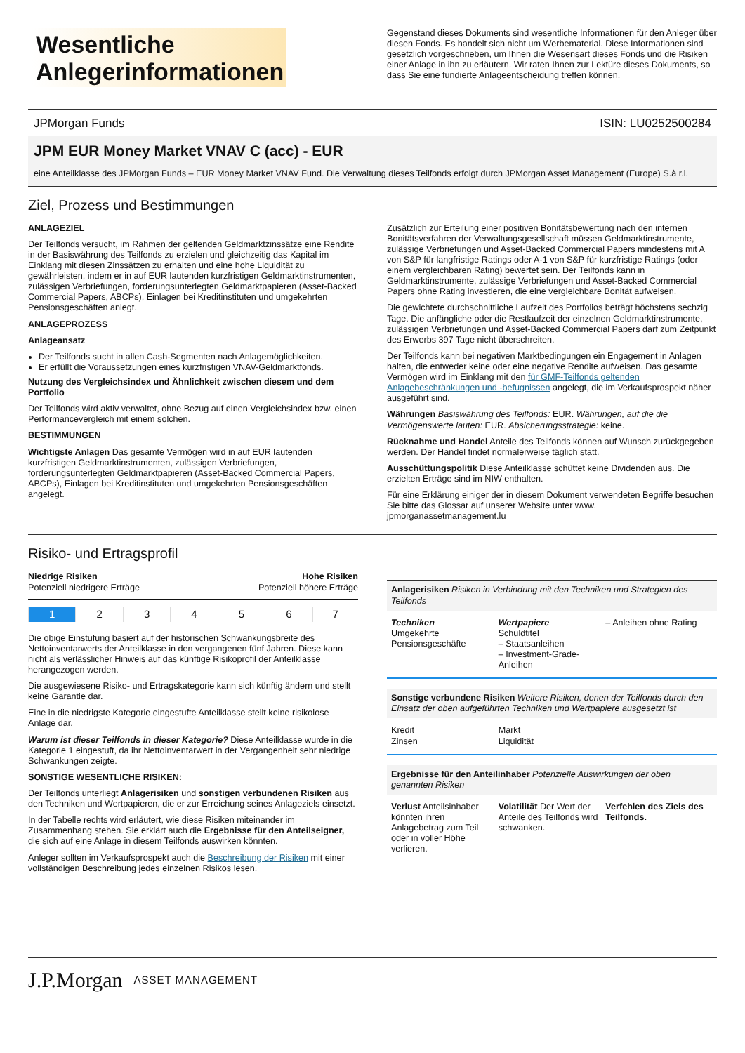Wesentliche Anlegerinformationen
Gegenstand dieses Dokuments sind wesentliche Informationen für den Anleger über diesen Fonds. Es handelt sich nicht um Werbematerial. Diese Informationen sind gesetzlich vorgeschrieben, um Ihnen die Wesensart dieses Fonds und die Risiken einer Anlage in ihn zu erläutern. Wir raten Ihnen zur Lektüre dieses Dokuments, so dass Sie eine fundierte Anlageentscheidung treffen können.
JPMorgan Funds ISIN: LU0252500284
JPM EUR Money Market VNAV C (acc) - EUR
eine Anteilklasse des JPMorgan Funds – EUR Money Market VNAV Fund. Die Verwaltung dieses Teilfonds erfolgt durch JPMorgan Asset Management (Europe) S.à r.l.
Ziel, Prozess und Bestimmungen
ANLAGEZIEL
Der Teilfonds versucht, im Rahmen der geltenden Geldmarktzinssätze eine Rendite in der Basiswährung des Teilfonds zu erzielen und gleichzeitig das Kapital im Einklang mit diesen Zinssätzen zu erhalten und eine hohe Liquidität zu gewährleisten, indem er in auf EUR lautenden kurzfristigen Geldmarktinstrumenten, zulässigen Verbriefungen, forderungsunterlegten Geldmarktpapieren (Asset-Backed Commercial Papers, ABCPs), Einlagen bei Kreditinstituten und umgekehrten Pensionsgeschäften anlegt.
ANLAGEPROZESS
Anlageansatz
Der Teilfonds sucht in allen Cash-Segmenten nach Anlagemöglichkeiten.
Er erfüllt die Voraussetzungen eines kurzfristigen VNAV-Geldmarktfonds.
Nutzung des Vergleichsindex und Ähnlichkeit zwischen diesem und dem Portfolio
Der Teilfonds wird aktiv verwaltet, ohne Bezug auf einen Vergleichsindex bzw. einen Performancevergleich mit einem solchen.
BESTIMMUNGEN
Wichtigste Anlagen Das gesamte Vermögen wird in auf EUR lautenden kurzfristigen Geldmarktinstrumenten, zulässigen Verbriefungen, forderungsunterlegten Geldmarktpapieren (Asset-Backed Commercial Papers, ABCPs), Einlagen bei Kreditinstituten und umgekehrten Pensionsgeschäften angelegt.
Zusätzlich zur Erteilung einer positiven Bonitätsbewertung nach den internen Bonitätsverfahren der Verwaltungsgesellschaft müssen Geldmarktinstrumente, zulässige Verbriefungen und Asset-Backed Commercial Papers mindestens mit A von S&P für langfristige Ratings oder A-1 von S&P für kurzfristige Ratings (oder einem vergleichbaren Rating) bewertet sein. Der Teilfonds kann in Geldmarktinstrumente, zulässige Verbriefungen und Asset-Backed Commercial Papers ohne Rating investieren, die eine vergleichbare Bonität aufweisen.
Die gewichtete durchschnittliche Laufzeit des Portfolios beträgt höchstens sechzig Tage. Die anfängliche oder die Restlaufzeit der einzelnen Geldmarktinstrumente, zulässigen Verbriefungen und Asset-Backed Commercial Papers darf zum Zeitpunkt des Erwerbs 397 Tage nicht überschreiten.
Der Teilfonds kann bei negativen Marktbedingungen ein Engagement in Anlagen halten, die entweder keine oder eine negative Rendite aufweisen. Das gesamte Vermögen wird im Einklang mit den für GMF-Teilfonds geltenden Anlagebeschränkungen und -befugnissen angelegt, die im Verkaufsprospekt näher ausgeführt sind.
Währungen Basiswährung des Teilfonds: EUR. Währungen, auf die die Vermögenswerte lauten: EUR. Absicherungsstrategie: keine.
Rücknahme und Handel Anteile des Teilfonds können auf Wunsch zurückgegeben werden. Der Handel findet normalerweise täglich statt.
Ausschüttungspolitik Diese Anteilklasse schüttet keine Dividenden aus. Die erzielten Erträge sind im NIW enthalten.
Für eine Erklärung einiger der in diesem Dokument verwendeten Begriffe besuchen Sie bitte das Glossar auf unserer Website unter www. jpmorganassetmanagement.lu
Risiko- und Ertragsprofil
Niedrige Risiken
Potenziell niedrigere Erträge
Hohe Risiken
Potenziell höhere Erträge
| 1 | 2 | 3 | 4 | 5 | 6 | 7 |
Die obige Einstufung basiert auf der historischen Schwankungsbreite des Nettoinventarwerts der Anteilklasse in den vergangenen fünf Jahren. Diese kann nicht als verlässlicher Hinweis auf das künftige Risikoprofil der Anteilklasse herangezogen werden.
Die ausgewiesene Risiko- und Ertragskategorie kann sich künftig ändern und stellt keine Garantie dar.
Eine in die niedrigste Kategorie eingestufte Anteilklasse stellt keine risikolose Anlage dar.
Warum ist dieser Teilfonds in dieser Kategorie? Diese Anteilklasse wurde in die Kategorie 1 eingestuft, da ihr Nettoinventarwert in der Vergangenheit sehr niedrige Schwankungen zeigte.
SONSTIGE WESENTLICHE RISIKEN:
Der Teilfonds unterliegt Anlagerisiken und sonstigen verbundenen Risiken aus den Techniken und Wertpapieren, die er zur Erreichung seines Anlageziels einsetzt.
In der Tabelle rechts wird erläutert, wie diese Risiken miteinander im Zusammenhang stehen. Sie erklärt auch die Ergebnisse für den Anteilseigner, die sich auf eine Anlage in diesem Teilfonds auswirken könnten.
Anleger sollten im Verkaufsprospekt auch die Beschreibung der Risiken mit einer vollständigen Beschreibung jedes einzelnen Risikos lesen.
Anlagerisiken Risiken in Verbindung mit den Techniken und Strategien des Teilfonds
Techniken
Umgekehrte Pensionsgeschäfte
Wertpapiere
Schuldtitel
– Staatsanleihen
– Investment-Grade-Anleihen
– Anleihen ohne Rating
Sonstige verbundene Risiken Weitere Risiken, denen der Teilfonds durch den Einsatz der oben aufgeführten Techniken und Wertpapiere ausgesetzt ist
Kredit
Zinsen
Markt
Liquidität
Ergebnisse für den Anteilinhaber Potenzielle Auswirkungen der oben genannten Risiken
Verlust Anteilsinhaber könnten ihren Anlagebetrag zum Teil oder in voller Höhe verlieren.
Volatilität Der Wert der Anteile des Teilfonds wird schwanken.
Verfehlen des Ziels des Teilfonds.
J.P.Morgan ASSET MANAGEMENT